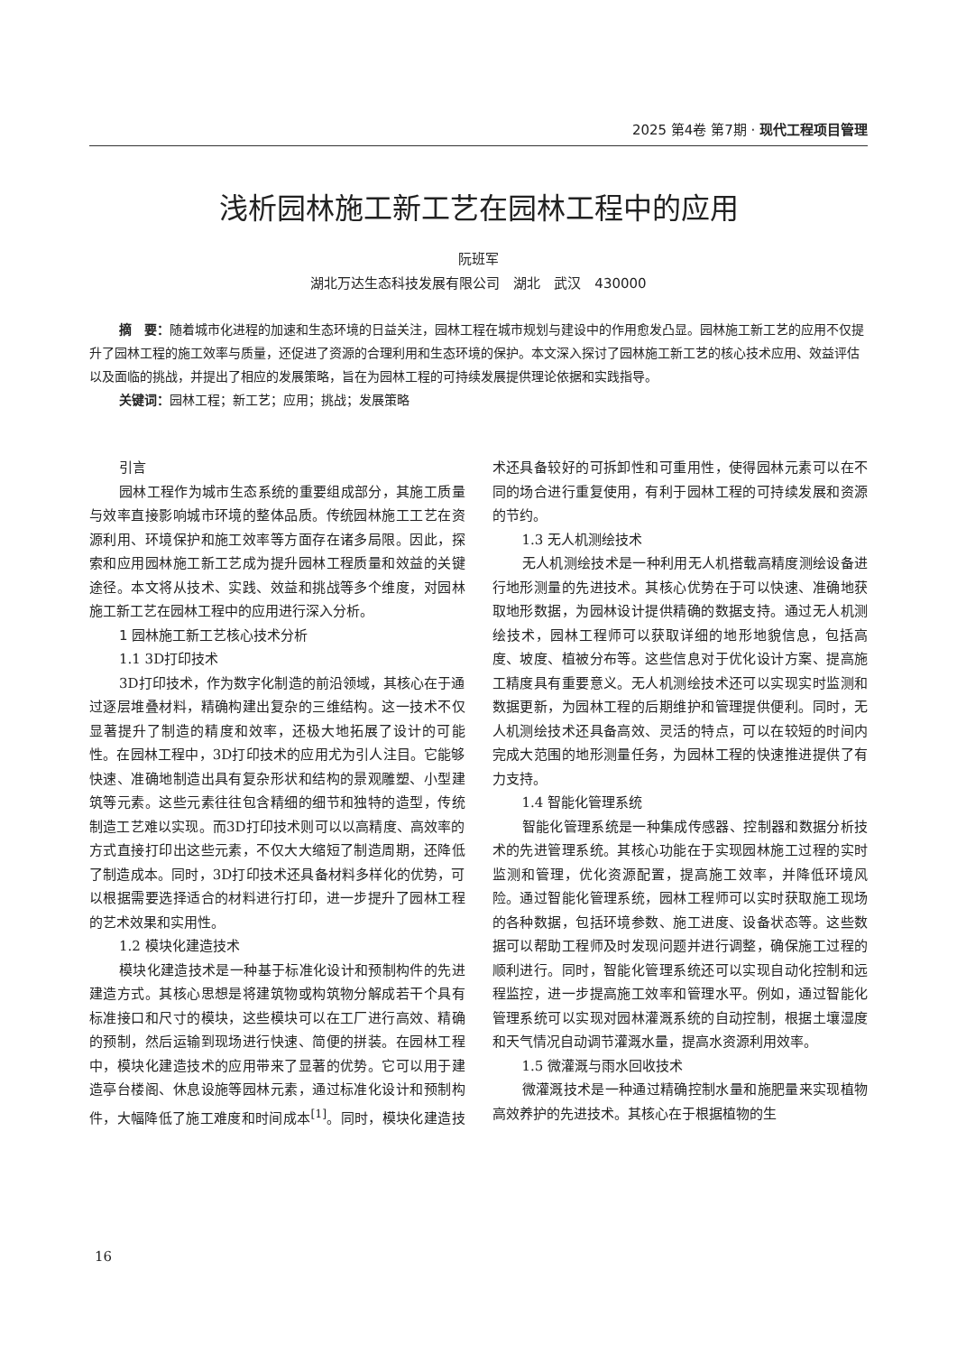2025 第4卷 第7期 · 现代工程项目管理
浅析园林施工新工艺在园林工程中的应用
阮班军
湖北万达生态科技发展有限公司　湖北　武汉　430000
摘　要：随着城市化进程的加速和生态环境的日益关注，园林工程在城市规划与建设中的作用愈发凸显。园林施工新工艺的应用不仅提升了园林工程的施工效率与质量，还促进了资源的合理利用和生态环境的保护。本文深入探讨了园林施工新工艺的核心技术应用、效益评估以及面临的挑战，并提出了相应的发展策略，旨在为园林工程的可持续发展提供理论依据和实践指导。
关键词：园林工程；新工艺；应用；挑战；发展策略
引言
园林工程作为城市生态系统的重要组成部分，其施工质量与效率直接影响城市环境的整体品质。传统园林施工工艺在资源利用、环境保护和施工效率等方面存在诸多局限。因此，探索和应用园林施工新工艺成为提升园林工程质量和效益的关键途径。本文将从技术、实践、效益和挑战等多个维度，对园林施工新工艺在园林工程中的应用进行深入分析。
1 园林施工新工艺核心技术分析
1.1 3D打印技术
3D打印技术，作为数字化制造的前沿领域，其核心在于通过逐层堆叠材料，精确构建出复杂的三维结构。这一技术不仅显著提升了制造的精度和效率，还极大地拓展了设计的可能性。在园林工程中，3D打印技术的应用尤为引人注目。它能够快速、准确地制造出具有复杂形状和结构的景观雕塑、小型建筑等元素。这些元素往往包含精细的细节和独特的造型，传统制造工艺难以实现。而3D打印技术则可以以高精度、高效率的方式直接打印出这些元素，不仅大大缩短了制造周期，还降低了制造成本。同时，3D打印技术还具备材料多样化的优势，可以根据需要选择适合的材料进行打印，进一步提升了园林工程的艺术效果和实用性。
1.2 模块化建造技术
模块化建造技术是一种基于标准化设计和预制构件的先进建造方式。其核心思想是将建筑物或构筑物分解成若干个具有标准接口和尺寸的模块，这些模块可以在工厂进行高效、精确的预制，然后运输到现场进行快速、简便的拼装。在园林工程中，模块化建造技术的应用带来了显著的优势。它可以用于建造亭台楼阁、休息设施等园林元素，通过标准化设计和预制构件，大幅降低了施工难度和时间成本<sup>[1]</sup>。同时，模块化建造技术还具备较好的可拆卸性和可重用性，使得园林元素可以在不同的场合进行重复使用，有利于园林工程的可持续发展和资源的节约。
1.3 无人机测绘技术
无人机测绘技术是一种利用无人机搭载高精度测绘设备进行地形测量的先进技术。其核心优势在于可以快速、准确地获取地形数据，为园林设计提供精确的数据支持。通过无人机测绘技术，园林工程师可以获取详细的地形地貌信息，包括高度、坡度、植被分布等。这些信息对于优化设计方案、提高施工精度具有重要意义。无人机测绘技术还可以实现实时监测和数据更新，为园林工程的后期维护和管理提供便利。同时，无人机测绘技术还具备高效、灵活的特点，可以在较短的时间内完成大范围的地形测量任务，为园林工程的快速推进提供了有力支持。
1.4 智能化管理系统
智能化管理系统是一种集成传感器、控制器和数据分析技术的先进管理系统。其核心功能在于实现园林施工过程的实时监测和管理，优化资源配置，提高施工效率，并降低环境风险。通过智能化管理系统，园林工程师可以实时获取施工现场的各种数据，包括环境参数、施工进度、设备状态等。这些数据可以帮助工程师及时发现问题并进行调整，确保施工过程的顺利进行。同时，智能化管理系统还可以实现自动化控制和远程监控，进一步提高施工效率和管理水平。例如，通过智能化管理系统可以实现对园林灌溉系统的自动控制，根据土壤湿度和天气情况自动调节灌溉水量，提高水资源利用效率。
1.5 微灌溉与雨水回收技术
微灌溉技术是一种通过精确控制水量和施肥量来实现植物高效养护的先进技术。其核心在于根据植物的生
16